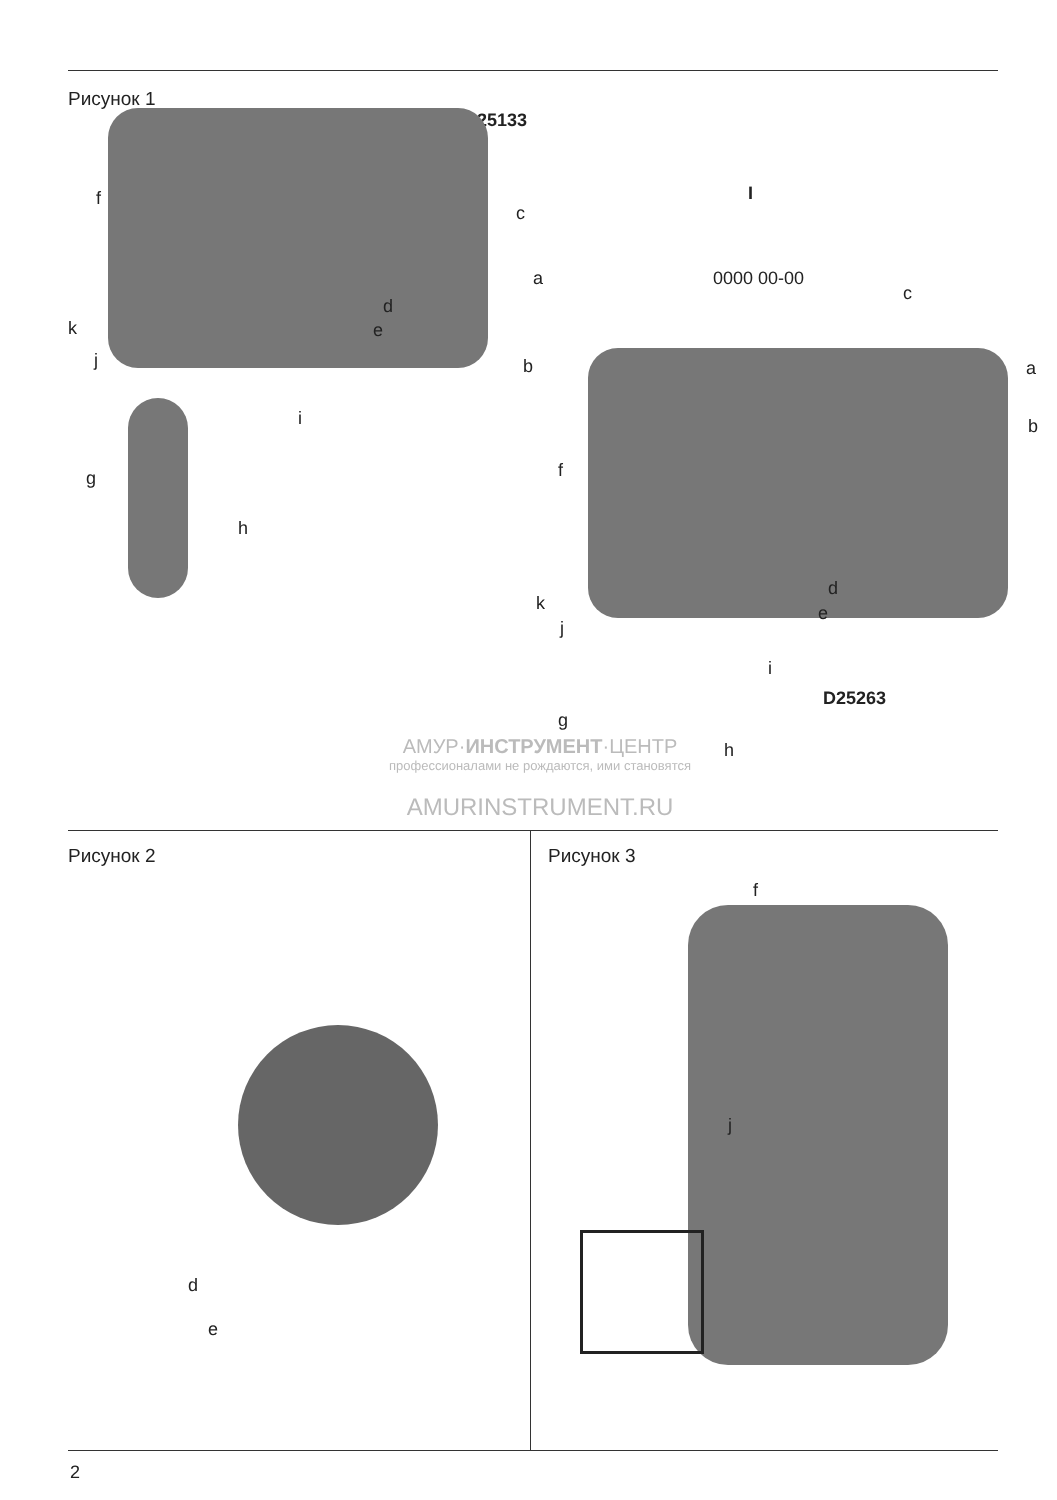Рисунок 1
D25133
f
c
a
d
e
k
j b
i
g
h
I
0000 00-00
c
a
b
f
d
e
k
j
i
D25263
g
h
АМУР·ИНСТРУМЕНТ·ЦЕНТР
профессионалами не рождаются, ими становятся
AMURINSTRUMENT.RU
Рисунок 2
d
e
Рисунок 3
f
j
2